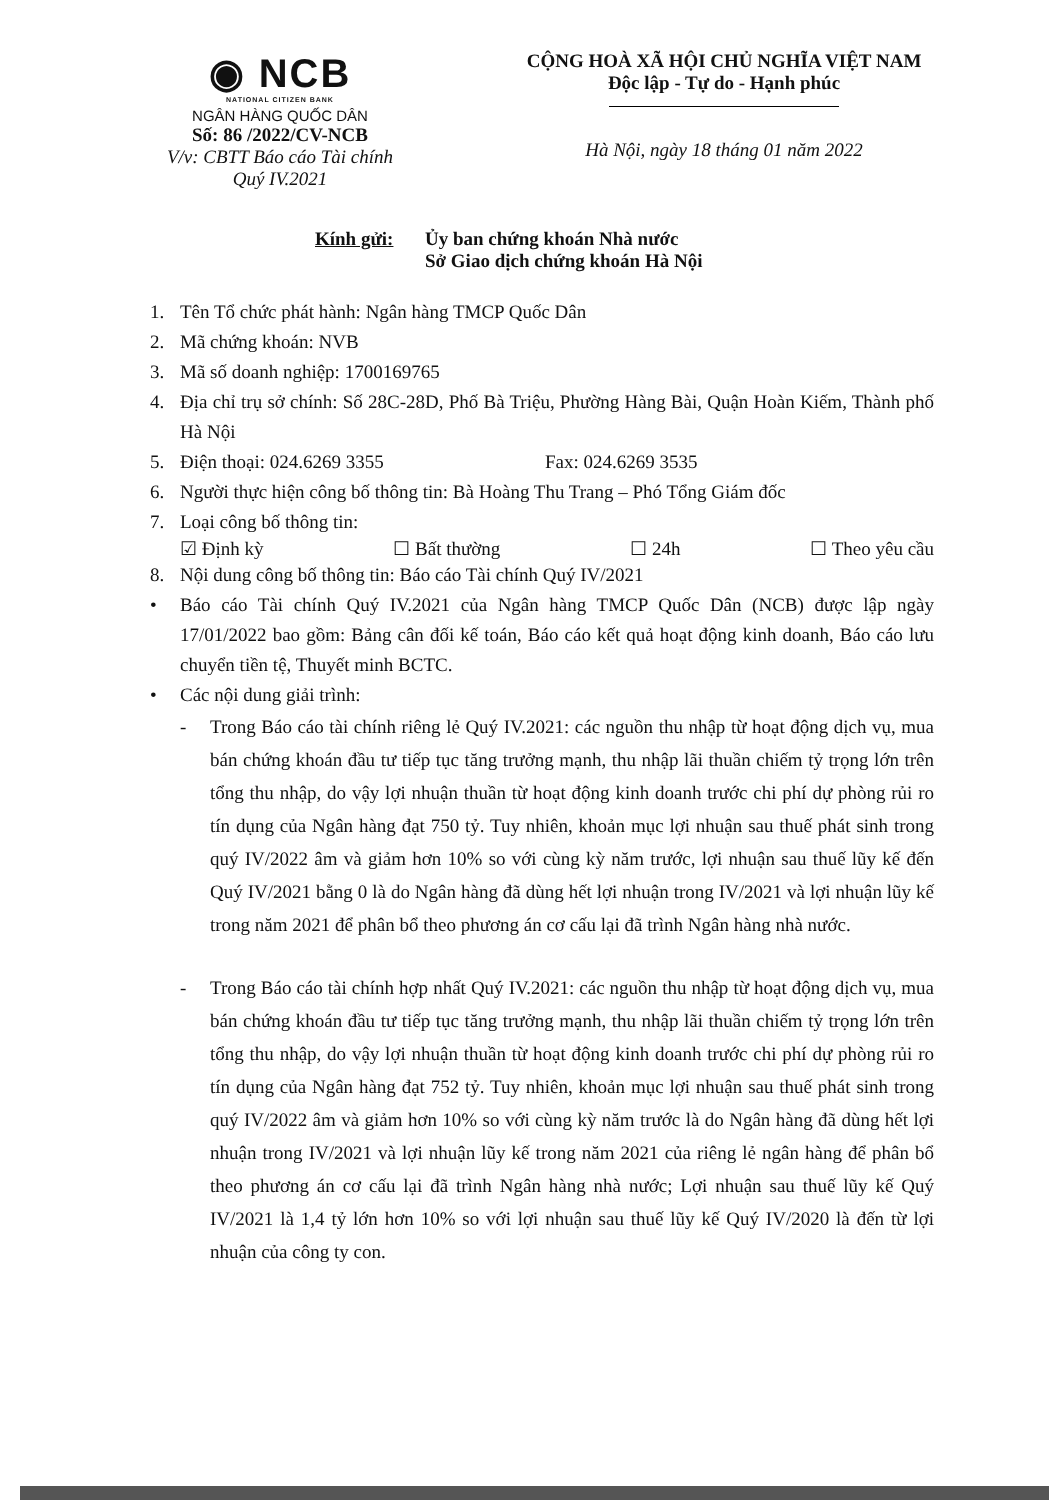◉ NCB
NATIONAL CITIZEN BANK
NGÂN HÀNG QUỐC DÂN
Số: 86 /2022/CV-NCB
V/v: CBTT Báo cáo Tài chính
Quý IV.2021
CỘNG HOÀ XÃ HỘI CHỦ NGHĨA VIỆT NAM
Độc lập - Tự do - Hạnh phúc
Hà Nội, ngày 18 tháng 01 năm 2022
Kính gửi: Ủy ban chứng khoán Nhà nước
Sở Giao dịch chứng khoán Hà Nội
1. Tên Tổ chức phát hành: Ngân hàng TMCP Quốc Dân
2. Mã chứng khoán: NVB
3. Mã số doanh nghiệp: 1700169765
4. Địa chỉ trụ sở chính: Số 28C-28D, Phố Bà Triệu, Phường Hàng Bài, Quận Hoàn Kiếm, Thành phố Hà Nội
5. Điện thoại: 024.6269 3355 Fax: 024.6269 3535
6. Người thực hiện công bố thông tin: Bà Hoàng Thu Trang – Phó Tổng Giám đốc
7. Loại công bố thông tin:
☑ Định kỳ ☐ Bất thường ☐ 24h ☐ Theo yêu cầu
8. Nội dung công bố thông tin: Báo cáo Tài chính Quý IV/2021
• Báo cáo Tài chính Quý IV.2021 của Ngân hàng TMCP Quốc Dân (NCB) được lập ngày 17/01/2022 bao gồm: Bảng cân đối kế toán, Báo cáo kết quả hoạt động kinh doanh, Báo cáo lưu chuyển tiền tệ, Thuyết minh BCTC.
• Các nội dung giải trình:
- Trong Báo cáo tài chính riêng lẻ Quý IV.2021: các nguồn thu nhập từ hoạt động dịch vụ, mua bán chứng khoán đầu tư tiếp tục tăng trưởng mạnh, thu nhập lãi thuần chiếm tỷ trọng lớn trên tổng thu nhập, do vậy lợi nhuận thuần từ hoạt động kinh doanh trước chi phí dự phòng rủi ro tín dụng của Ngân hàng đạt 750 tỷ. Tuy nhiên, khoản mục lợi nhuận sau thuế phát sinh trong quý IV/2022 âm và giảm hơn 10% so với cùng kỳ năm trước, lợi nhuận sau thuế lũy kế đến Quý IV/2021 bằng 0 là do Ngân hàng đã dùng hết lợi nhuận trong IV/2021 và lợi nhuận lũy kế trong năm 2021 để phân bổ theo phương án cơ cấu lại đã trình Ngân hàng nhà nước.
- Trong Báo cáo tài chính hợp nhất Quý IV.2021: các nguồn thu nhập từ hoạt động dịch vụ, mua bán chứng khoán đầu tư tiếp tục tăng trưởng mạnh, thu nhập lãi thuần chiếm tỷ trọng lớn trên tổng thu nhập, do vậy lợi nhuận thuần từ hoạt động kinh doanh trước chi phí dự phòng rủi ro tín dụng của Ngân hàng đạt 752 tỷ. Tuy nhiên, khoản mục lợi nhuận sau thuế phát sinh trong quý IV/2022 âm và giảm hơn 10% so với cùng kỳ năm trước là do Ngân hàng đã dùng hết lợi nhuận trong IV/2021 và lợi nhuận lũy kế trong năm 2021 của riêng lẻ ngân hàng để phân bổ theo phương án cơ cấu lại đã trình Ngân hàng nhà nước; Lợi nhuận sau thuế lũy kế Quý IV/2021 là 1,4 tỷ lớn hơn 10% so với lợi nhuận sau thuế lũy kế Quý IV/2020 là đến từ lợi nhuận của công ty con.